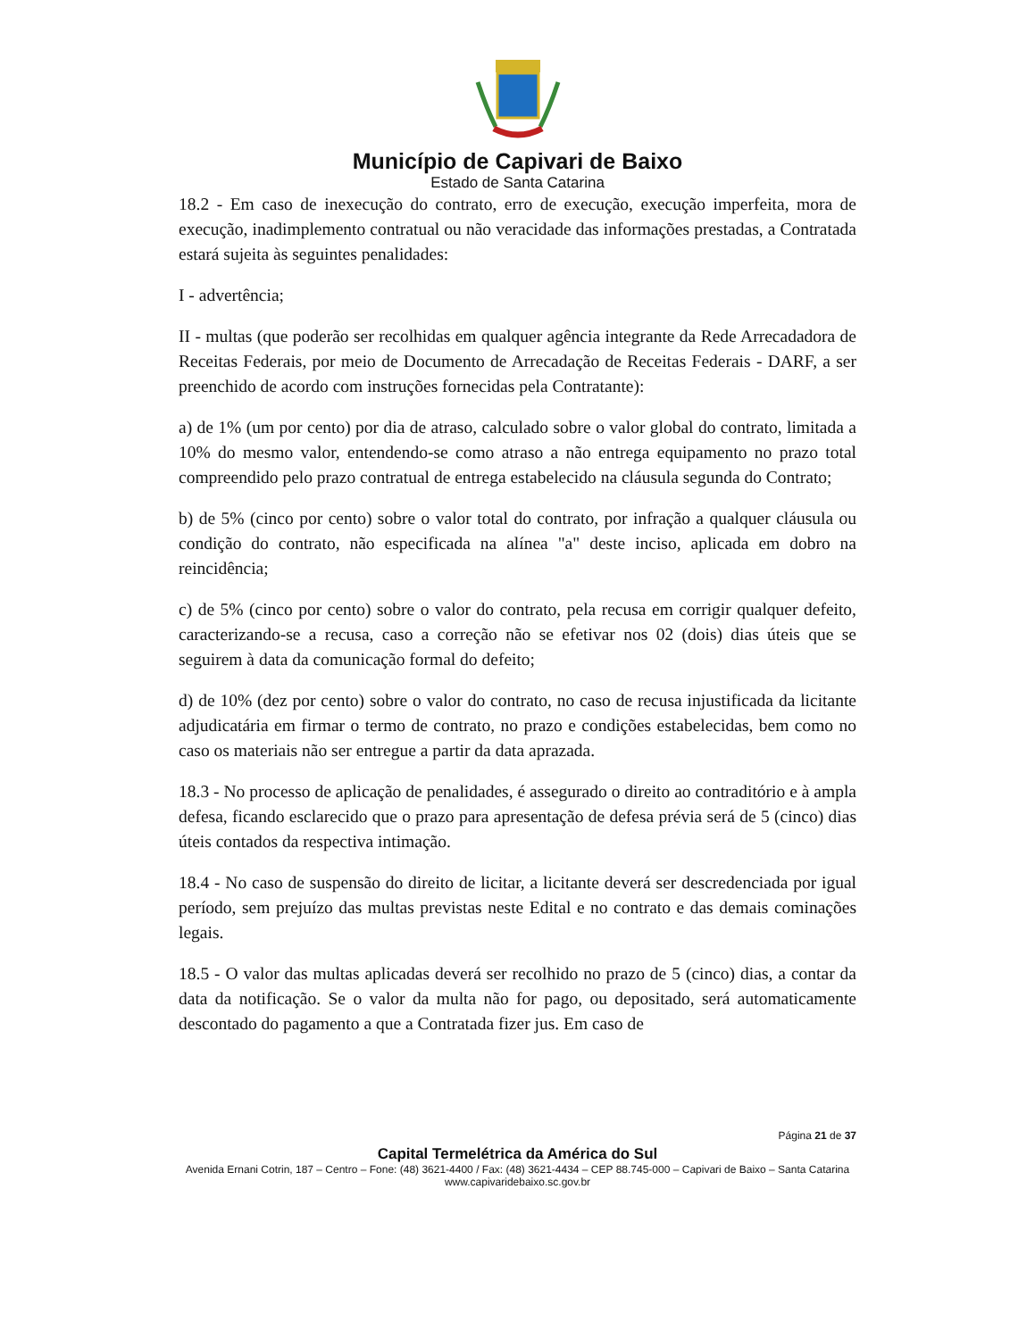Município de Capivari de Baixo
Estado de Santa Catarina
18.2 - Em caso de inexecução do contrato, erro de execução, execução imperfeita, mora de execução, inadimplemento contratual ou não veracidade das informações prestadas, a Contratada estará sujeita às seguintes penalidades:
I - advertência;
II - multas (que poderão ser recolhidas em qualquer agência integrante da Rede Arrecadadora de Receitas Federais, por meio de Documento de Arrecadação de Receitas Federais - DARF, a ser preenchido de acordo com instruções fornecidas pela Contratante):
a) de 1% (um por cento) por dia de atraso, calculado sobre o valor global do contrato, limitada a 10% do mesmo valor, entendendo-se como atraso a não entrega equipamento no prazo total compreendido pelo prazo contratual de entrega estabelecido na cláusula segunda do Contrato;
b) de 5% (cinco por cento) sobre o valor total do contrato, por infração a qualquer cláusula ou condição do contrato, não especificada na alínea "a" deste inciso, aplicada em dobro na reincidência;
c) de 5% (cinco por cento) sobre o valor do contrato, pela recusa em corrigir qualquer defeito, caracterizando-se a recusa, caso a correção não se efetivar nos 02 (dois) dias úteis que se seguirem à data da comunicação formal do defeito;
d) de 10% (dez por cento) sobre o valor do contrato, no caso de recusa injustificada da licitante adjudicatária em firmar o termo de contrato, no prazo e condições estabelecidas, bem como no caso os materiais não ser entregue a partir da data aprazada.
18.3 - No processo de aplicação de penalidades, é assegurado o direito ao contraditório e à ampla defesa, ficando esclarecido que o prazo para apresentação de defesa prévia será de 5 (cinco) dias úteis contados da respectiva intimação.
18.4 - No caso de suspensão do direito de licitar, a licitante deverá ser descredenciada por igual período, sem prejuízo das multas previstas neste Edital e no contrato e das demais cominações legais.
18.5 - O valor das multas aplicadas deverá ser recolhido no prazo de 5 (cinco) dias, a contar da data da notificação. Se o valor da multa não for pago, ou depositado, será automaticamente descontado do pagamento a que a Contratada fizer jus. Em caso de
Página 21 de 37
Capital Termelétrica da América do Sul
Avenida Ernani Cotrin, 187 – Centro – Fone: (48) 3621-4400 / Fax: (48) 3621-4434 – CEP 88.745-000 – Capivari de Baixo – Santa Catarina
www.capivaridebaixo.sc.gov.br